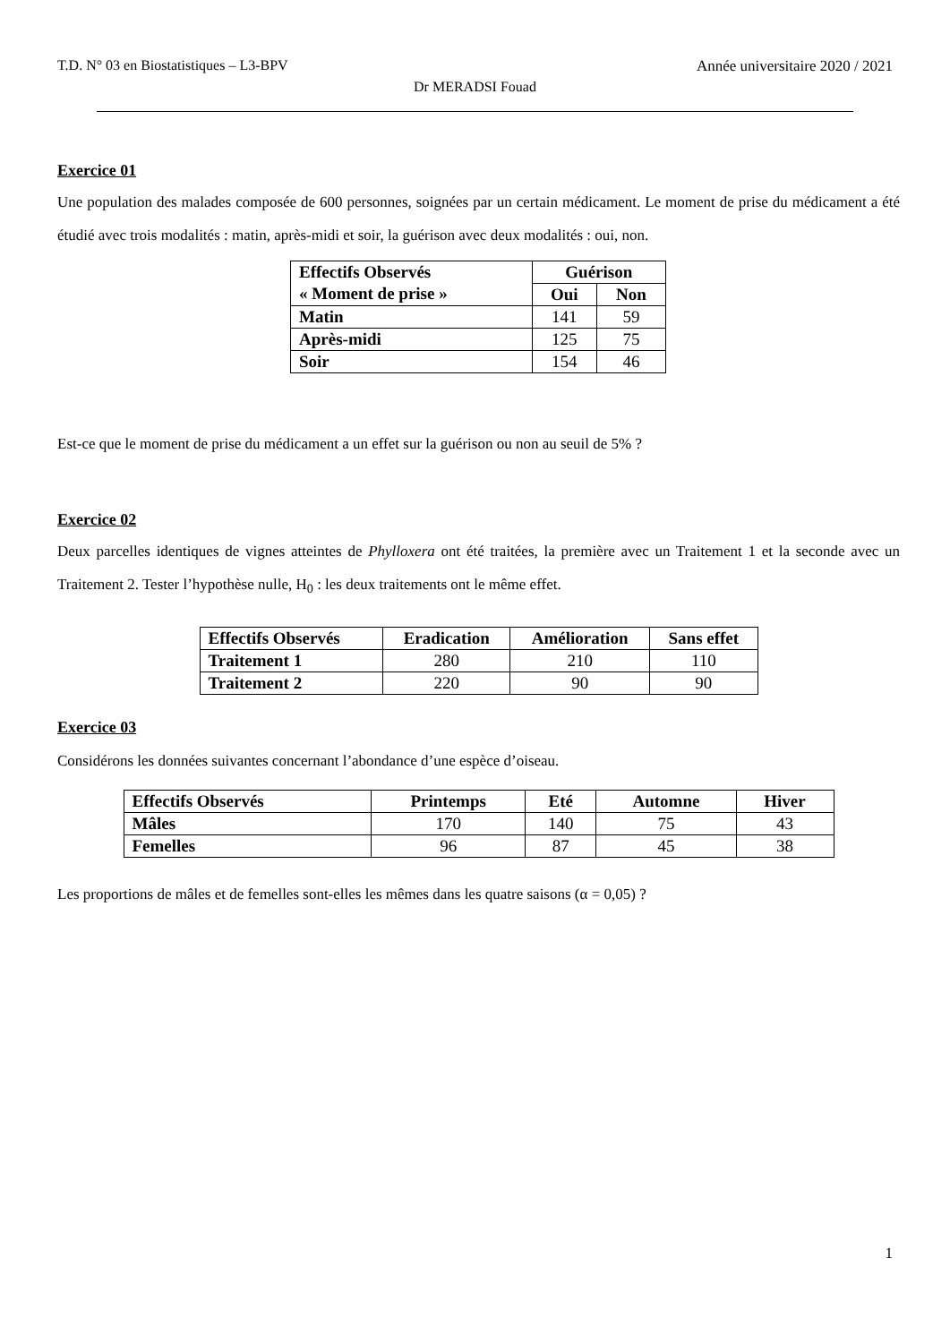T.D. N° 03 en Biostatistiques – L3-BPV Année universitaire 2020 / 2021
Dr MERADSI Fouad
Exercice 01
Une population des malades composée de 600 personnes, soignées par un certain médicament. Le moment de prise du médicament a été étudié avec trois modalités : matin, après-midi et soir, la guérison avec deux modalités : oui, non.
| Effectifs Observés « Moment de prise » | Guérison | |
| --- | --- | --- |
| | Oui | Non |
| Matin | 141 | 59 |
| Après-midi | 125 | 75 |
| Soir | 154 | 46 |
Est-ce que le moment de prise du médicament a un effet sur la guérison ou non au seuil de 5% ?
Exercice 02
Deux parcelles identiques de vignes atteintes de Phylloxera ont été traitées, la première avec un Traitement 1 et la seconde avec un Traitement 2. Tester l’hypothèse nulle, H<sub>0</sub> : les deux traitements ont le même effet.
| Effectifs Observés | Eradication | Amélioration | Sans effet |
| --- | --- | --- | --- |
| Traitement 1 | 280 | 210 | 110 |
| Traitement 2 | 220 | 90 | 90 |
Exercice 03
Considérons les données suivantes concernant l’abondance d’une espèce d’oiseau.
| Effectifs Observés | Printemps | Eté | Automne | Hiver |
| --- | --- | --- | --- | --- |
| Mâles | 170 | 140 | 75 | 43 |
| Femelles | 96 | 87 | 45 | 38 |
Les proportions de mâles et de femelles sont-elles les mêmes dans les quatre saisons (α = 0,05) ?
1